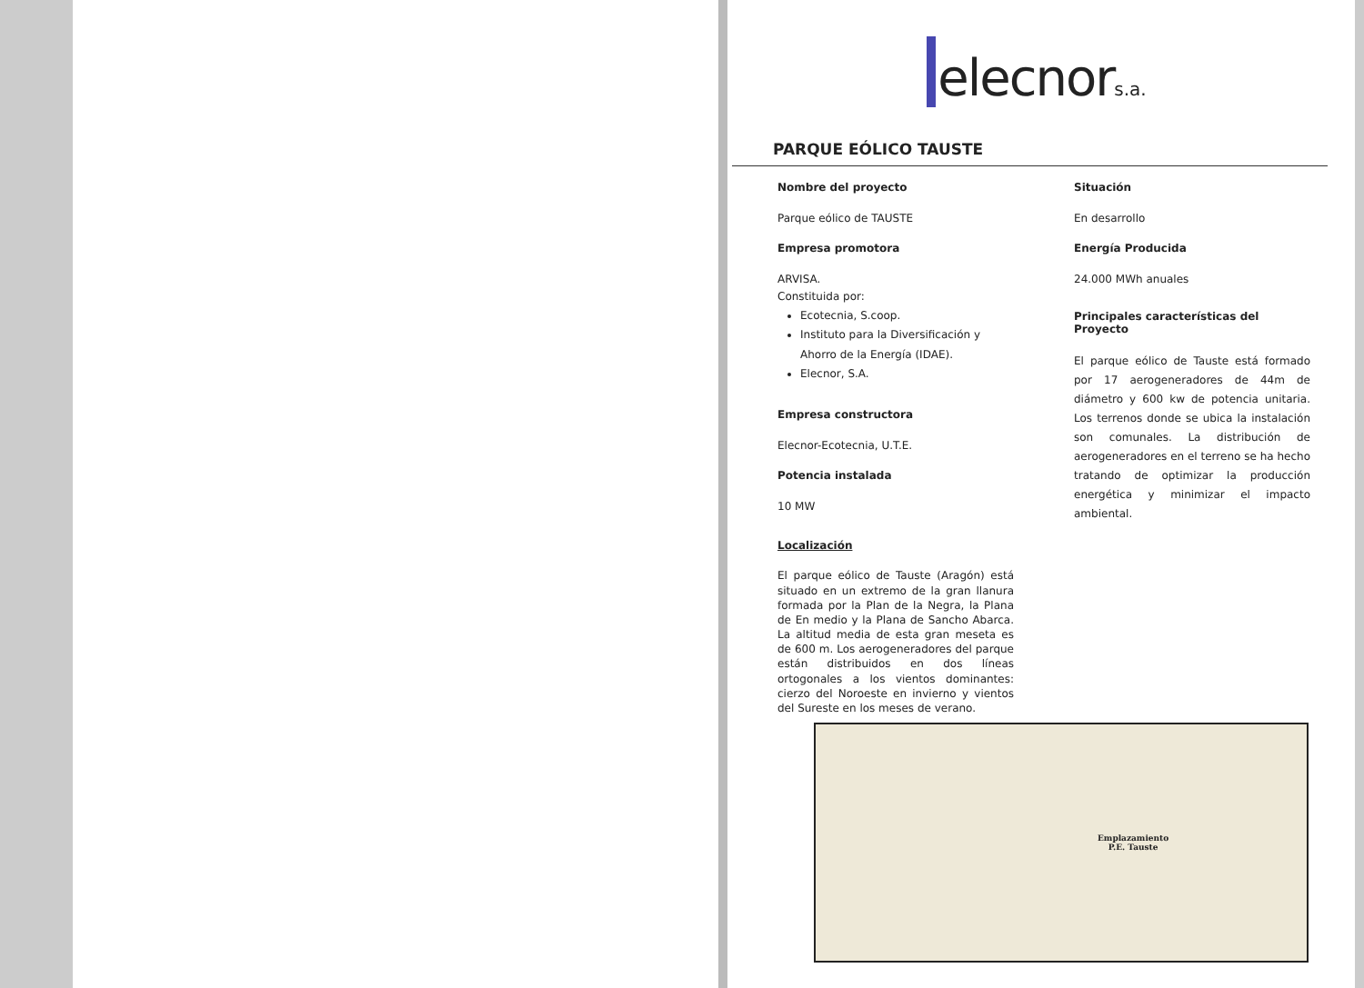elecnors.a.
PARQUE EÓLICO TAUSTE
Nombre del proyecto
Parque eólico de TAUSTE
Empresa promotora
ARVISA.
Constituida por:
Ecotecnia, S.coop.
Instituto para la Diversificación y Ahorro de la Energía (IDAE).
Elecnor, S.A.
Empresa constructora
Elecnor-Ecotecnia, U.T.E.
Potencia instalada
10 MW
Localización
El parque eólico de Tauste (Aragón) está situado en un extremo de la gran llanura formada por la Plan de la Negra, la Plana de En medio y la Plana de Sancho Abarca. La altitud media de esta gran meseta es de 600 m. Los aerogeneradores del parque están distribuidos en dos líneas ortogonales a los vientos dominantes: cierzo del Noroeste en invierno y vientos del Sureste en los meses de verano.
Situación
En desarrollo
Energía Producida
24.000 MWh anuales
Principales características del Proyecto
El parque eólico de Tauste está formado por 17 aerogeneradores de 44m de diámetro y 600 kw de potencia unitaria. Los terrenos donde se ubica la instalación son comunales. La distribución de aerogeneradores en el terreno se ha hecho tratando de optimizar la producción energética y minimizar el impacto ambiental.
Emplazamiento
P.E. Tauste